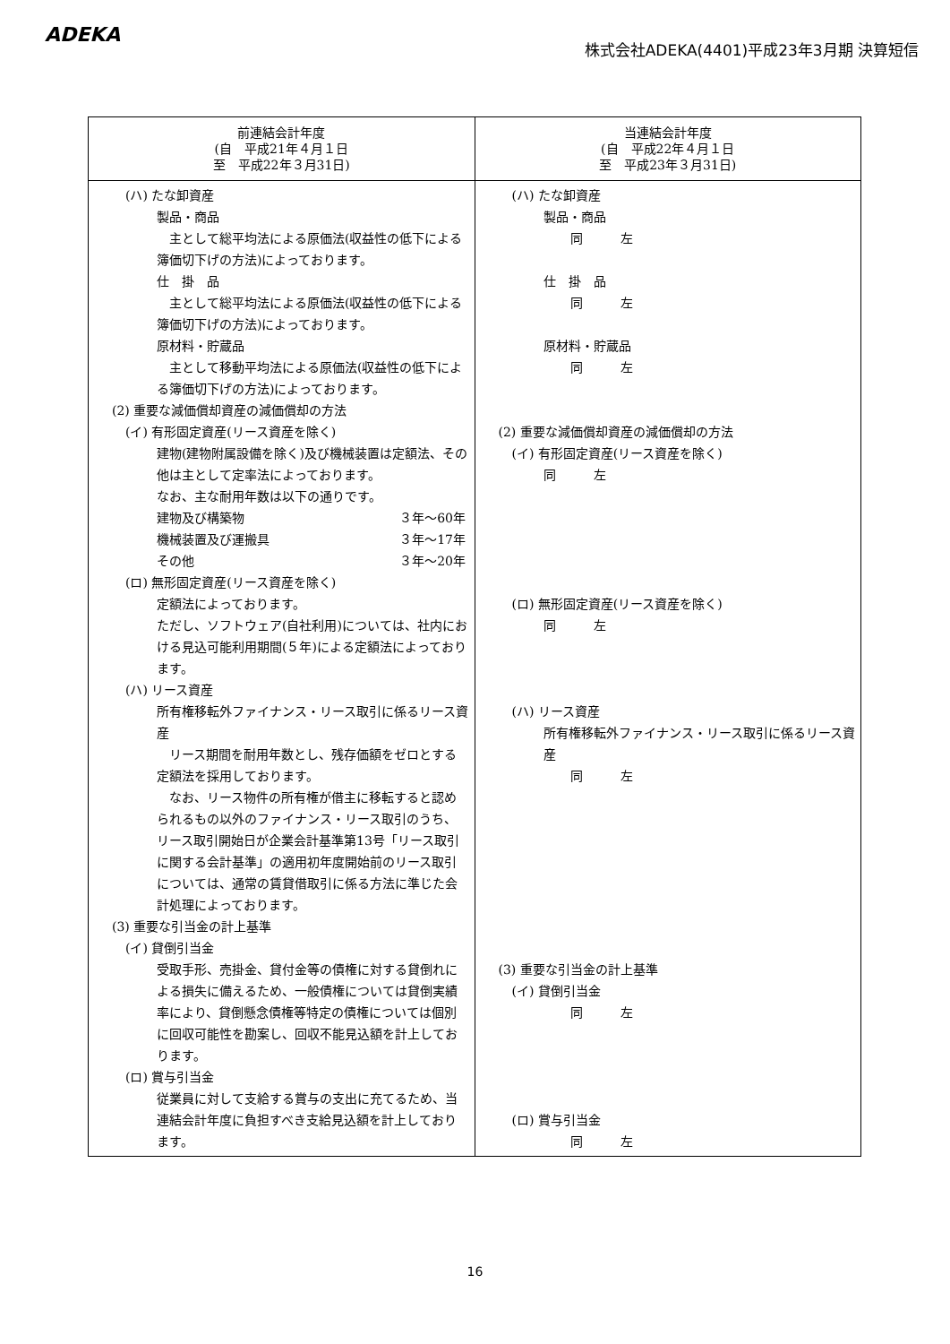ADEKA
株式会社ADEKA(4401)平成23年3月期 決算短信
| 前連結会計年度 (自 平成21年４月１日 至 平成22年３月31日) | 当連結会計年度 (自 平成22年４月１日 至 平成23年３月31日) |
| --- | --- |
| (ハ) たな卸資産 製品・商品 主として総平均法による原価法(収益性の低下による簿価切下げの方法)によっております。 仕 掛 品 主として総平均法による原価法(収益性の低下による簿価切下げの方法)によっております。 原材料・貯蔵品 主として移動平均法による原価法(収益性の低下による簿価切下げの方法)によっております。 (2) 重要な減価償却資産の減価償却の方法 (イ) 有形固定資産(リース資産を除く) 建物(建物附属設備を除く)及び機械装置は定額法、その他は主として定率法によっております。 なお、主な耐用年数は以下の通りです。 建物及び構築物 ３年～60年 機械装置及び運搬具 ３年～17年 その他 ３年～20年 (ロ) 無形固定資産(リース資産を除く) 定額法によっております。 ただし、ソフトウェア(自社利用)については、社内における見込可能利用期間(５年)による定額法によっております。 (ハ) リース資産 所有権移転外ファイナンス・リース取引に係るリース資産 リース期間を耐用年数とし、残存価額をゼロとする定額法を採用しております。 なお、リース物件の所有権が借主に移転すると認められるもの以外のファイナンス・リース取引のうち、リース取引開始日が企業会計基準第13号「リース取引に関する会計基準」の適用初年度開始前のリース取引については、通常の賃貸借取引に係る方法に準じた会計処理によっております。 (3) 重要な引当金の計上基準 (イ) 貸倒引当金 受取手形、売掛金、貸付金等の債権に対する貸倒れによる損失に備えるため、一般債権については貸倒実績率により、貸倒懸念債権等特定の債権については個別に回収可能性を勘案し、回収不能見込額を計上しております。 (ロ) 賞与引当金 従業員に対して支給する賞与の支出に充てるため、当連結会計年度に負担すべき支給見込額を計上しております。 | (ハ) たな卸資産 製品・商品 同 左 仕 掛 品 同 左 原材料・貯蔵品 同 左 (2) 重要な減価償却資産の減価償却の方法 (イ) 有形固定資産(リース資産を除く) 同 左 (ロ) 無形固定資産(リース資産を除く) 同 左 (ハ) リース資産 所有権移転外ファイナンス・リース取引に係るリース資産 同 左 (3) 重要な引当金の計上基準 (イ) 貸倒引当金 同 左 (ロ) 賞与引当金 同 左 |
16